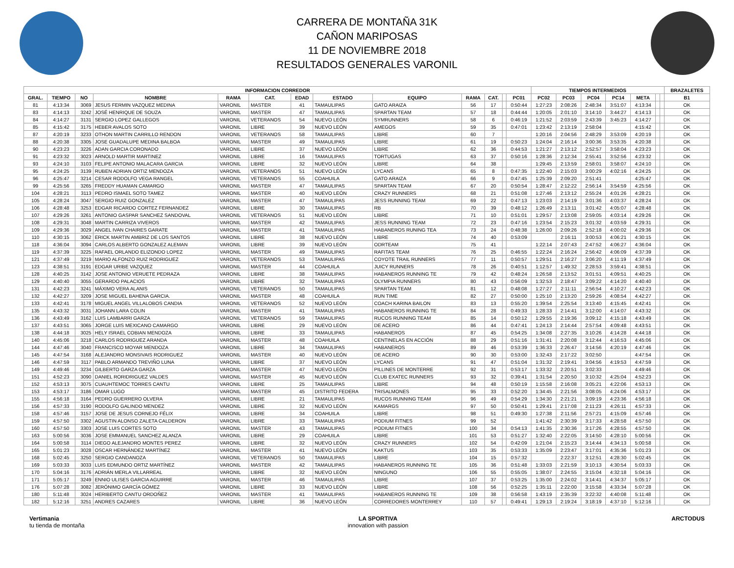CARRERA DE MONTAÑA 31K
CAÑON MARIPOSAS
11 DE NOVIEMBRE 2018
RESULTADOS GENERALES VARONIL
| INFORMACION CORREDOR | | | | | | | | | | | | | TIEMPOS INTERMEDIOS | | | | | | | BRAZALETES |
| --- | --- | --- | --- | --- | --- | --- | --- | --- | --- | --- | --- | --- | --- | --- | --- | --- | --- | --- | --- | --- |
| GRAL. | TIEMPO | NO | NOMBRE | RAMA | CAT. | EDAD | ESTADO | EQUIPO | RAMA | CAT. | | PC01 | PC02 | PC03 | PC04 | PC14 | META | | | B1 |
| 81 | 4:13:34 | 3069 | JESUS FERMIN VAZQUEZ MEDINA | VARONIL | MASTER | 41 | TAMAULIPAS | GATO ARAIZA | 56 | 17 | | 0:50:44 | 1:27:23 | 2:08:26 | 2:48:34 | 3:51:07 | 4:13:34 | | | OK |
| 83 | 4:14:13 | 3242 | JOSÉ HENRIQUE DE SOUZA | VARONIL | MASTER | 47 | TAMAULIPAS | SPARTAN TEAM | 57 | 18 | | 0:44:44 | 1:20:05 | 2:01:10 | 3:14:10 | 3:44:27 | 4:14:13 | | | OK |
| 84 | 4:14:27 | 3131 | SERGIO LOPEZ GALLEGOS | VARONIL | VETERANOS | 54 | NUEVO LEÓN | SYMRUNNERS | 58 | 6 | | 0:46:19 | 1:21:52 | 2:03:59 | 2:43:39 | 3:45:23 | 4:14:27 | | | OK |
| 85 | 4:15:42 | 3175 | HEBER AVALOS SOTO | VARONIL | LIBRE | 39 | NUEVO LEÓN | AMEGOS | 59 | 35 | | 0:47:01 | 1:23:42 | 2:13:19 | 2:58:04 | | 4:15:42 | | | OK |
| 87 | 4:20:19 | 3233 | OTHON MARTIN CARRILLO RENDON | VARONIL | VETERANOS | 58 | TAMAULIPAS | LIBRE | 60 | 7 | | | 1:20:16 | 2:04:56 | 2:48:29 | 3:53:09 | 4:20:19 | | | OK |
| 88 | 4:20:38 | 3305 | JOSE GUADALUPE MEDINA BALBOA | VARONIL | MASTER | 49 | TAMAULIPAS | LIBRE | 61 | 19 | | 0:50:23 | 1:24:04 | 2:16:14 | 3:00:36 | 3:53:35 | 4:20:38 | | | OK |
| 90 | 4:23:23 | 3226 | ADAN GARCIA CORONADO | VARONIL | LIBRE | 37 | NUEVO LEÓN | LIBRE | 62 | 36 | | 0:44:53 | 1:21:27 | 2:13:12 | 2:52:57 | 3:58:04 | 4:23:23 | | | OK |
| 91 | 4:23:32 | 3023 | ARNOLD MARTIR MARTINEZ | VARONIL | LIBRE | 16 | TAMAULIPAS | TORTUGAS | 63 | 37 | | 0:50:16 | 1:28:36 | 2:12:34 | 2:55:41 | 3:52:56 | 4:23:32 | | | OK |
| 93 | 4:24:10 | 3103 | FELIPE ANTONIO MALACARA GARCIA | VARONIL | LIBRE | 32 | NUEVO LEÓN | LIBRE | 64 | 38 | | | 1:29:45 | 2:13:59 | 2:58:01 | 3:58:07 | 4:24:10 | | | OK |
| 95 | 4:24:25 | 3139 | RUBEN ADRIAN ORTIZ MENDOZA | VARONIL | VETERANOS | 51 | NUEVO LEÓN | LYCANS | 65 | 8 | | 0:47:35 | 1:22:40 | 2:15:03 | 3:00:29 | 4:02:16 | 4:24:25 | | | OK |
| 96 | 4:25:47 | 3214 | CESAR RODOLFO VEGA RANGEL | VARONIL | VETERANOS | 55 | COAHUILA | GATO ARAIZA | 66 | 9 | | 0:47:45 | 1:25:39 | 2:09:20 | 2:51:41 | | 4:25:47 | | | OK |
| 99 | 4:25:56 | 3265 | FREDDY HUAMAN CAMARGO | VARONIL | MASTER | 47 | TAMAULIPAS | SPARTAN TEAM | 67 | 20 | | 0:50:54 | 1:28:47 | 2:12:22 | 2:56:14 | 3:54:59 | 4:25:56 | | | OK |
| 104 | 4:28:21 | 3113 | PEDRO ISMAEL SOTO TAMEZ | VARONIL | MASTER | 40 | NUEVO LEÓN | CRAZY RUNNERS | 68 | 21 | | 0:51:08 | 1:27:46 | 2:13:12 | 2:55:24 | 4:01:26 | 4:28:21 | | | OK |
| 105 | 4:28:24 | 3047 | SERGIO RUIZ GONZALEZ | VARONIL | MASTER | 47 | TAMAULIPAS | JESS RUNNING TEAM | 69 | 22 | | 0:47:13 | 1:23:03 | 2:14:19 | 3:01:36 | 4:03:37 | 4:28:24 | | | OK |
| 106 | 4:28:48 | 3253 | EDGAR RICARDO CORTEZ FERNANDEZ | VARONIL | LIBRE | 30 | TAMAULIPAS | RB | 70 | 39 | | 0:48:12 | 1:26:49 | 2:13:11 | 3:01:42 | 4:05:07 | 4:28:48 | | | OK |
| 107 | 4:29:26 | 3261 | ANTONIO GASPAR SANCHEZ SANDOVAL | VARONIL | VETERANOS | 51 | NUEVO LEÓN | LIBRE | 71 | 10 | | 0:51:01 | 1:29:57 | 2:13:08 | 2:59:05 | 4:03:14 | 4:29:26 | | | OK |
| 108 | 4:29:31 | 3048 | MARTIN CARRIZA VIVEROS | VARONIL | MASTER | 42 | TAMAULIPAS | JESS RUNNING TEAM | 72 | 23 | | 0:47:16 | 1:23:54 | 2:15:23 | 3:01:32 | 4:03:59 | 4:29:31 | | | OK |
| 109 | 4:29:36 | 3029 | ANGEL IVAN CHAIRES GARATE | VARONIL | MASTER | 41 | TAMAULIPAS | HABANEROS RUNING TEA | 73 | 24 | | 0:48:38 | 1:26:00 | 2:09:26 | 2:52:18 | 4:00:02 | 4:29:36 | | | OK |
| 110 | 4:30:15 | 3062 | ERICK MARTIN AMBRIZ DE LOS SANTOS | VARONIL | LIBRE | 38 | NUEVO LEÓN | LIBRE | 74 | 40 | | 0:53:09 | | 2:16:11 | 3:00:53 | 4:06:21 | 4:30:15 | | | OK |
| 118 | 4:36:04 | 3094 | CARLOS ALBERTO GONZALEZ ALEMAN | VARONIL | LIBRE | 39 | NUEVO LEÓN | ODRTEAM | 75 | 41 | | | 1:22:14 | 2:07:43 | 2:47:52 | 4:06:27 | 4:36:04 | | | OK |
| 119 | 4:37:39 | 3225 | RAFAEL ORLANDO ELIZONDO LOPEZ | VARONIL | MASTER | 49 | TAMAULIPAS | RAFITAS TEAM | 76 | 25 | | 0:46:55 | 1:22:24 | 2:16:24 | 2:56:42 | 4:06:09 | 4:37:39 | | | OK |
| 121 | 4:37:49 | 3219 | MARIO ALFONZO RUIZ RODRIGUEZ | VARONIL | VETERANOS | 53 | TAMAULIPAS | COYOTE TRAIL RUNNERS | 77 | 11 | | 0:50:57 | 1:29:51 | 2:16:27 | 3:06:20 | 4:11:19 | 4:37:49 | | | OK |
| 123 | 4:38:51 | 3191 | EDGAR URIBE VAZQUEZ | VARONIL | MASTER | 44 | COAHUILA | JUICY RUNNERS | 78 | 26 | | 0:40:51 | 1:12:57 | 1:49:32 | 2:28:53 | 3:59:41 | 4:38:51 | | | OK |
| 128 | 4:40:25 | 3142 | JOSE ANTONIO VERUETE PEDRAZA | VARONIL | LIBRE | 38 | TAMAULIPAS | HABANEROS RUNNING TE | 79 | 42 | | 0:48:24 | 1:26:58 | 2:13:52 | 3:01:51 | 4:09:51 | 4:40:25 | | | OK |
| 129 | 4:40:40 | 3055 | GERARDO PALACIOS | VARONIL | LIBRE | 32 | TAMAULIPAS | OLYMPIA RUNNERS | 80 | 43 | | 0:56:09 | 1:32:53 | 2:18:47 | 3:09:22 | 4:14:20 | 4:40:40 | | | OK |
| 131 | 4:42:23 | 3241 | MÁXIMO VERA ALANIS | VARONIL | VETERANOS | 50 | TAMAULIPAS | SPARTAN TEAM | 81 | 12 | | 0:48:08 | 1:27:27 | 2:11:11 | 2:56:54 | 4:10:27 | 4:42:23 | | | OK |
| 132 | 4:42:27 | 3209 | JOSE MIGUEL BAHENA GARCIA. | VARONIL | MASTER | 48 | COAHUILA | RUN TIME | 82 | 27 | | 0:50:00 | 1:25:10 | 2:13:20 | 2:59:26 | 4:08:54 | 4:42:27 | | | OK |
| 133 | 4:42:41 | 3178 | MIGUEL ANGEL VILLALOBOS CANDIA | VARONIL | VETERANOS | 52 | NUEVO LEÓN | COACH KARINA BAILON | 83 | 13 | | 0:55:20 | 1:39:54 | 2:25:54 | 3:13:40 | 4:15:45 | 4:42:41 | | | OK |
| 135 | 4:43:32 | 3031 | JOHANN LARA COLIN | VARONIL | MASTER | 41 | TAMAULIPAS | HABANEROS RUNNING TE | 84 | 28 | | 0:49:33 | 1:28:33 | 2:14:41 | 3:12:00 | 4:14:07 | 4:43:32 | | | OK |
| 136 | 4:43:49 | 3162 | LUIS LAMBARRI GARZA | VARONIL | VETERANOS | 59 | TAMAULIPAS | RUCOS RUNNING TEAM | 85 | 14 | | 0:50:12 | 1:29:55 | 2:19:36 | 3:09:12 | 4:15:18 | 4:43:49 | | | OK |
| 137 | 4:43:51 | 3065 | JORGE LUIS MEXICANO CAMARGO | VARONIL | LIBRE | 29 | NUEVO LEÓN | DE ACERO | 86 | 44 | | 0:47:41 | 1:24:13 | 2:14:44 | 2:57:54 | 4:09:48 | 4:43:51 | | | OK |
| 138 | 4:44:18 | 3025 | HELY ISRAEL COBIAN MENDOZA | VARONIL | LIBRE | 33 | TAMAULIPAS | HABANEROS | 87 | 45 | | 0:54:25 | 1:34:08 | 2:27:35 | 3:10:26 | 4:14:28 | 4:44:18 | | | OK |
| 140 | 4:45:06 | 3218 | CARLOS RODRIGUEZ ARANDA | VARONIL | MASTER | 48 | COAHUILA | CENTINELAS EN ACCIÓN | 88 | 29 | | 0:51:16 | 1:31:41 | 2:20:08 | 3:12:44 | 4:16:53 | 4:45:06 | | | OK |
| 144 | 4:47:46 | 3040 | FRANCISCO MOYAR MENDOZA | VARONIL | LIBRE | 34 | TAMAULIPAS | HABANEROS | 89 | 46 | | 0:53:39 | 1:36:33 | 2:26:47 | 3:14:56 | 4:20:19 | 4:47:46 | | | OK |
| 145 | 4:47:54 | 3168 | ALEJANDRO MONSIVAIS RODRIGUEZ | VARONIL | MASTER | 40 | NUEVO LEÓN | DE ACERO | 90 | 30 | | 0:53:00 | 1:32:43 | 2:17:22 | 3:02:50 | | 4:47:54 | | | OK |
| 146 | 4:47:59 | 3117 | PABLO ARMANDO TREVIÑO LUNA | VARONIL | LIBRE | 37 | NUEVO LEÓN | LYCANS | 91 | 47 | | 0:51:04 | 1:31:32 | 2:19:41 | 3:04:56 | 4:19:53 | 4:47:59 | | | OK |
| 149 | 4:49:46 | 3234 | GILBERTO GARZA GARZA | VARONIL | MASTER | 47 | NUEVO LEÓN | PILLINES DE MONTERRE | 92 | 31 | | 0:53:17 | 1:33:32 | 2:20:51 | 3:02:33 | | 4:49:46 | | | OK |
| 151 | 4:52:23 | 3090 | DANIEL RORIDRIGUEZ VALDES | VARONIL | MASTER | 45 | NUEVO LEÓN | CLUB EXATEC RUNNERS | 93 | 32 | | 0:39:41 | 1:31:54 | 2:20:50 | 3:10:32 | 4:25:04 | 4:52:23 | | | OK |
| 152 | 4:53:13 | 3075 | CUAUHTEMOC TORRES CANTU | VARONIL | LIBRE | 25 | TAMAULIPAS | LIBRE | 94 | 48 | | 0:50:19 | 1:15:58 | 2:16:08 | 3:05:21 | 4:22:06 | 4:53:13 | | | OK |
| 153 | 4:53:17 | 3186 | OMAR LUGO | VARONIL | MASTER | 45 | DISTRITO FEDERA | TRISALMONES | 95 | 33 | | 0:52:20 | 1:34:45 | 2:21:56 | 3:08:05 | 4:24:06 | 4:53:17 | | | OK |
| 155 | 4:56:18 | 3164 | PEDRO GUERRERO OLVERA | VARONIL | LIBRE | 21 | TAMAULIPAS | RUCOS RUNNING TEAM | 96 | 49 | | 0:54:29 | 1:34:30 | 2:21:21 | 3:09:19 | 4:23:36 | 4:56:18 | | | OK |
| 156 | 4:57:33 | 3190 | RODOLFO GALINDO MENDEZ | VARONIL | LIBRE | 32 | NUEVO LEÓN | KAMARGS | 97 | 50 | | 0:50:41 | 1:29:41 | 2:17:08 | 2:11:23 | 4:26:11 | 4:57:33 | | | OK |
| 158 | 4:57:46 | 3157 | JOSE DE JESUS CORNEJO FÉLIX | VARONIL | LIBRE | 34 | COAHUILA | LIBRE | 98 | 51 | | 0:49:30 | 1:27:38 | 2:11:56 | 2:57:21 | 4:15:09 | 4:57:46 | | | OK |
| 159 | 4:57:50 | 3302 | AGUSTIN ALONSO ZALETA CALDERON | VARONIL | LIBRE | 33 | TAMAULIPAS | PODIUM FITNES | 99 | 52 | | | 1:41:42 | 2:30:39 | 3:17:33 | 4:28:58 | 4:57:50 | | | OK |
| 160 | 4:57:50 | 3303 | JOSE LUIS CORTES SOTO | VARONIL | MASTER | 43 | TAMAULIPAS | PODIUM FITNES | 100 | 34 | | 0:54:13 | 1:41:35 | 2:30:36 | 3:17:26 | 4:28:55 | 4:57:50 | | | OK |
| 163 | 5:00:56 | 3036 | JOSE EMMANUEL SANCHEZ ALANZA | VARONIL | LIBRE | 29 | COAHUILA | LIBRE | 101 | 53 | | 0:51:27 | 1:32:40 | 2:22:05 | 3:14:50 | 4:28:10 | 5:00:56 | | | OK |
| 164 | 5:00:58 | 3114 | DIEGO ALEJANDRO MONTES PEREZ | VARONIL | LIBRE | 32 | NUEVO LEÓN | CRAZY RUNNERS | 102 | 54 | | 0:42:09 | 1:21:04 | 2:15:23 | 3:14:44 | 4:34:13 | 5:00:58 | | | OK |
| 165 | 5:01:23 | 3028 | OSCAR HERNÁNDEZ MARTÍNEZ | VARONIL | MASTER | 41 | NUEVO LEÓN | KAKTUS | 103 | 35 | | 0:53:33 | 1:35:09 | 2:23:47 | 3:17:01 | 4:35:36 | 5:01:23 | | | OK |
| 168 | 5:02:45 | 3250 | SERGIO CANDANOZA | VARONIL | VETERANOS | 50 | TAMAULIPAS | LIBRE | 104 | 15 | | 0:57:32 | | 2:22:37 | 3:12:51 | 4:28:30 | 5:02:45 | | | OK |
| 169 | 5:03:33 | 3033 | LUIS EDMUNDO ORTIZ MARTÍNEZ | VARONIL | MASTER | 42 | TAMAULIPAS | HABANEROS RUNNING TE | 105 | 36 | | 0:51:48 | 1:33:03 | 2:21:59 | 3:10:13 | 4:30:54 | 5:03:33 | | | OK |
| 170 | 5:04:16 | 3176 | ADRIÁN MERLA VILLARREAL | VARONIL | LIBRE | 32 | NUEVO LEÓN | NINGUNO | 106 | 55 | | 0:55:05 | 1:38:07 | 2:24:55 | 3:15:04 | 4:32:18 | 5:04:16 | | | OK |
| 171 | 5:05:17 | 3249 | ENNIO ULISES GARCIA AGUIRRE | VARONIL | MASTER | 46 | TAMAULIPAS | LIBRE | 107 | 37 | | 0:53:25 | 1:35:00 | 2:24:02 | 3:14:41 | 4:34:37 | 5:05:17 | | | OK |
| 176 | 5:07:28 | 3082 | JERÓNIMO GARCÍA GÓMEZ | VARONIL | LIBRE | 33 | NUEVO LEÓN | LIBRE | 108 | 56 | | 0:52:25 | 1:35:11 | 2:22:00 | 3:15:58 | 4:33:34 | 5:07:28 | | | OK |
| 180 | 5:11:48 | 3024 | HERIBERTO CANTU ORDOÑEZ | VARONIL | MASTER | 41 | TAMAULIPAS | HABANEROS RUNNING TE | 109 | 38 | | 0:56:58 | 1:43:19 | 2:35:39 | 3:22:32 | 4:40:08 | 5:11:48 | | | OK |
| 182 | 5:12:16 | 3251 | ANDRES CAZARES | VARONIL | LIBRE | 36 | NUEVO LEÓN | CORREDORES MONTERREY | 110 | 57 | | 0:49:41 | 1:29:13 | 2:19:24 | 3:18:19 | 4:37:10 | 5:12:16 | | | OK |
Vertimania
tu tienda de montaña
LA SPORTIVA
innovation with passion
ARCTODUS